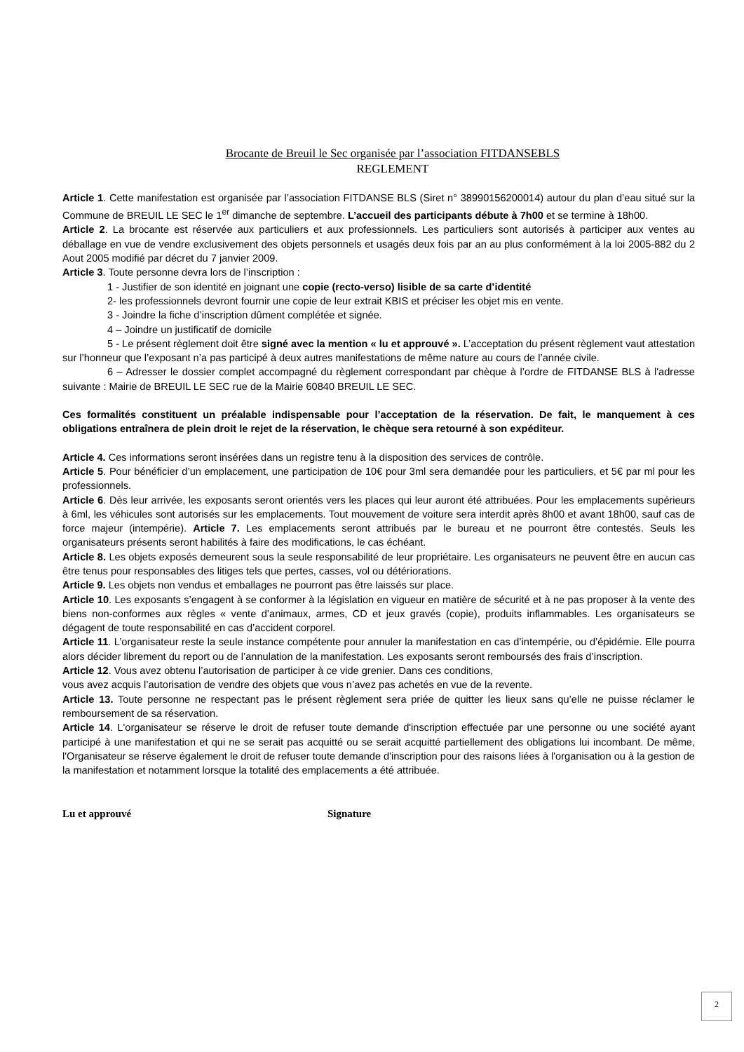Brocante de Breuil le Sec organisée par l’association FITDANSEBLS
REGLEMENT
Article 1. Cette manifestation est organisée par l’association FITDANSE BLS (Siret n° 38990156200014) autour du plan d’eau situé sur la Commune de BREUIL LE SEC le 1<sup>er</sup> dimanche de septembre. L’accueil des participants débute à 7h00 et se termine à 18h00.
Article 2. La brocante est réservée aux particuliers et aux professionnels. Les particuliers sont autorisés à participer aux ventes au déballage en vue de vendre exclusivement des objets personnels et usagés deux fois par an au plus conformément à la loi 2005-882 du 2 Aout 2005 modifié par décret du 7 janvier 2009.
Article 3. Toute personne devra lors de l’inscription :
1 - Justifier de son identité en joignant une copie (recto-verso) lisible de sa carte d’identité
2- les professionnels devront fournir une copie de leur extrait KBIS et préciser les objet mis en vente.
3 - Joindre la fiche d’inscription dûment complétée et signée.
4 – Joindre un justificatif de domicile
5 - Le présent règlement doit être signé avec la mention « lu et approuvé ». L’acceptation du présent règlement vaut attestation sur l’honneur que l’exposant n’a pas participé à deux autres manifestations de même nature au cours de l’année civile.
6 – Adresser le dossier complet accompagné du règlement correspondant par chèque à l’ordre de FITDANSE BLS à l'adresse suivante : Mairie de BREUIL LE SEC rue de la Mairie 60840 BREUIL LE SEC.
Ces formalités constituent un préalable indispensable pour l’acceptation de la réservation. De fait, le manquement à ces obligations entraînera de plein droit le rejet de la réservation, le chèque sera retourné à son expéditeur.
Article 4. Ces informations seront insérées dans un registre tenu à la disposition des services de contrôle.
Article 5. Pour bénéficier d’un emplacement, une participation de 10€ pour 3ml sera demandée pour les particuliers, et 5€ par ml pour les professionnels.
Article 6. Dès leur arrivée, les exposants seront orientés vers les places qui leur auront été attribuées. Pour les emplacements supérieurs à 6ml, les véhicules sont autorisés sur les emplacements. Tout mouvement de voiture sera interdit après 8h00 et avant 18h00, sauf cas de force majeur (intempérie). Article 7. Les emplacements seront attribués par le bureau et ne pourront être contestés. Seuls les organisateurs présents seront habilités à faire des modifications, le cas échéant.
Article 8. Les objets exposés demeurent sous la seule responsabilité de leur propriétaire. Les organisateurs ne peuvent être en aucun cas être tenus pour responsables des litiges tels que pertes, casses, vol ou détériorations.
Article 9. Les objets non vendus et emballages ne pourront pas être laissés sur place.
Article 10. Les exposants s’engagent à se conformer à la législation en vigueur en matière de sécurité et à ne pas proposer à la vente des biens non-conformes aux règles « vente d’animaux, armes, CD et jeux gravés (copie), produits inflammables. Les organisateurs se dégagent de toute responsabilité en cas d’accident corporel.
Article 11. L’organisateur reste la seule instance compétente pour annuler la manifestation en cas d’intempérie, ou d’épidémie. Elle pourra alors décider librement du report ou de l’annulation de la manifestation. Les exposants seront remboursés des frais d’inscription.
Article 12. Vous avez obtenu l’autorisation de participer à ce vide grenier. Dans ces conditions,
vous avez acquis l’autorisation de vendre des objets que vous n’avez pas achetés en vue de la revente.
Article 13. Toute personne ne respectant pas le présent règlement sera priée de quitter les lieux sans qu’elle ne puisse réclamer le remboursement de sa réservation.
Article 14. L'organisateur se réserve le droit de refuser toute demande d'inscription effectuée par une personne ou une société ayant participé à une manifestation et qui ne se serait pas acquitté ou se serait acquitté partiellement des obligations lui incombant. De même, l'Organisateur se réserve également le droit de refuser toute demande d'inscription pour des raisons liées à l'organisation ou à la gestion de la manifestation et notamment lorsque la totalité des emplacements a été attribuée.
Lu et approuvé Signature
2